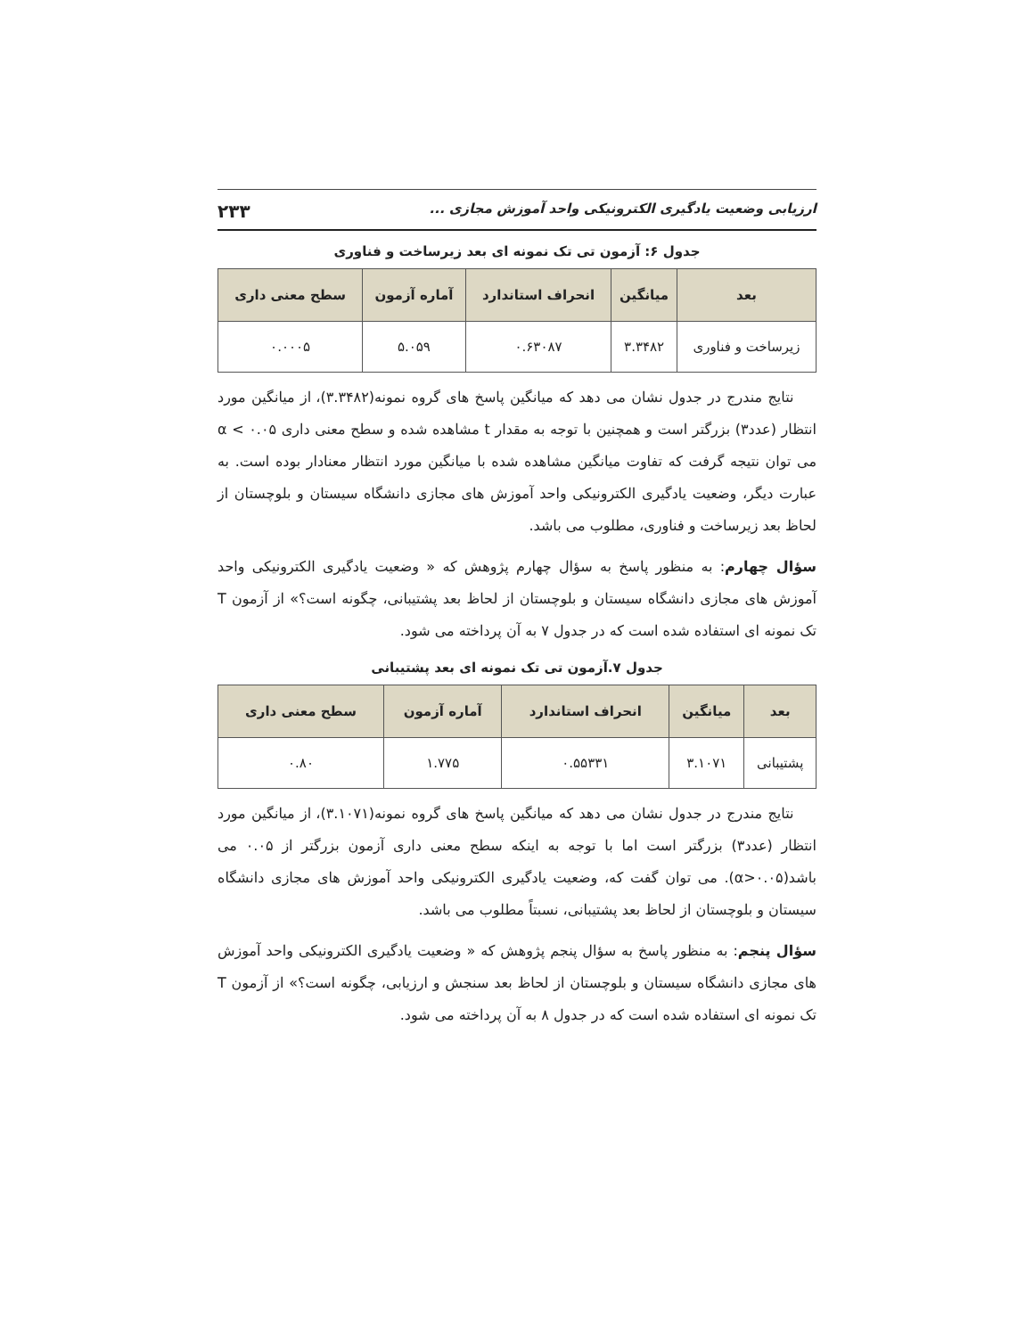ارزیابی وضعیت یادگیری الکترونیکی واحد آموزش مجازی ... ۲۳۳
جدول ۶: آزمون تی تک نمونه ای بعد زیرساخت و فناوری
| بعد | میانگین | انحراف استاندارد | آماره آزمون | سطح معنی داری |
| --- | --- | --- | --- | --- |
| زیرساخت و فناوری | ۳.۳۴۸۲ | ۰.۶۳۰۸۷ | ۵.۰۵۹ | ۰.۰۰۰۵ |
نتایج مندرج در جدول نشان می دهد که میانگین پاسخ های گروه نمونه(۳.۳۴۸۲)، از میانگین مورد انتظار (عدد۳) بزرگتر است و همچنین با توجه به مقدار t مشاهده شده و سطح معنی داری ۰.۰۵ > α می توان نتیجه گرفت که تفاوت میانگین مشاهده شده با میانگین مورد انتظار معنادار بوده است. به عبارت دیگر، وضعیت یادگیری الکترونیکی واحد آموزش های مجازی دانشگاه سیستان و بلوچستان از لحاظ بعد زیرساخت و فناوری، مطلوب می باشد.
سؤال چهارم: به منظور پاسخ به سؤال چهارم پژوهش که « وضعیت یادگیری الکترونیکی واحد آموزش های مجازی دانشگاه سیستان و بلوچستان از لحاظ بعد پشتیبانی، چگونه است؟» از آزمون T تک نمونه ای استفاده شده است که در جدول ۷ به آن پرداخته می شود.
جدول ۷.آزمون تی تک نمونه ای بعد پشتیبانی
| بعد | میانگین | انحراف استاندارد | آماره آزمون | سطح معنی داری |
| --- | --- | --- | --- | --- |
| پشتیبانی | ۳.۱۰۷۱ | ۰.۵۵۳۳۱ | ۱.۷۷۵ | ۰.۸۰ |
نتایج مندرج در جدول نشان می دهد که میانگین پاسخ های گروه نمونه(۳.۱۰۷۱)، از میانگین مورد انتظار (عدد۳) بزرگتر است اما با توجه به اینکه سطح معنی داری آزمون بزرگتر از ۰.۰۵ می باشد(α>۰.۰۵). می توان گفت که، وضعیت یادگیری الکترونیکی واحد آموزش های مجازی دانشگاه سیستان و بلوچستان از لحاظ بعد پشتیبانی، نسبتاً مطلوب می باشد.
سؤال پنجم: به منظور پاسخ به سؤال پنجم پژوهش که « وضعیت یادگیری الکترونیکی واحد آموزش های مجازی دانشگاه سیستان و بلوچستان از لحاظ بعد سنجش و ارزیابی، چگونه است؟» از آزمون T تک نمونه ای استفاده شده است که در جدول ۸ به آن پرداخته می شود.